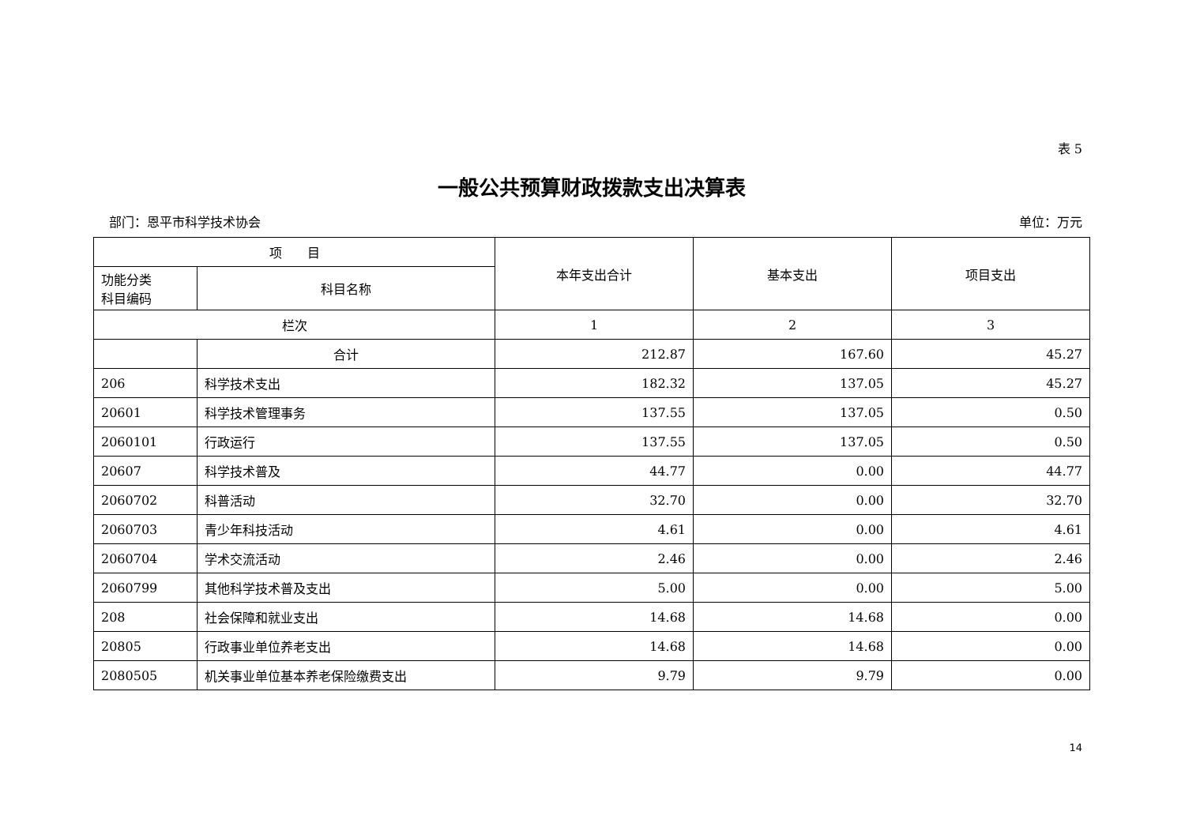表 5
一般公共预算财政拨款支出决算表
部门：恩平市科学技术协会 单位：万元
| 项 目 | | 本年支出合计 | 基本支出 | 项目支出 |
| --- | --- | --- | --- | --- |
| 功能分类 科目编码 | 科目名称 | | | |
| 栏次 | | 1 | 2 | 3 |
| | 合计 | 212.87 | 167.60 | 45.27 |
| 206 | 科学技术支出 | 182.32 | 137.05 | 45.27 |
| 20601 | 科学技术管理事务 | 137.55 | 137.05 | 0.50 |
| 2060101 | 行政运行 | 137.55 | 137.05 | 0.50 |
| 20607 | 科学技术普及 | 44.77 | 0.00 | 44.77 |
| 2060702 | 科普活动 | 32.70 | 0.00 | 32.70 |
| 2060703 | 青少年科技活动 | 4.61 | 0.00 | 4.61 |
| 2060704 | 学术交流活动 | 2.46 | 0.00 | 2.46 |
| 2060799 | 其他科学技术普及支出 | 5.00 | 0.00 | 5.00 |
| 208 | 社会保障和就业支出 | 14.68 | 14.68 | 0.00 |
| 20805 | 行政事业单位养老支出 | 14.68 | 14.68 | 0.00 |
| 2080505 | 机关事业单位基本养老保险缴费支出 | 9.79 | 9.79 | 0.00 |
14